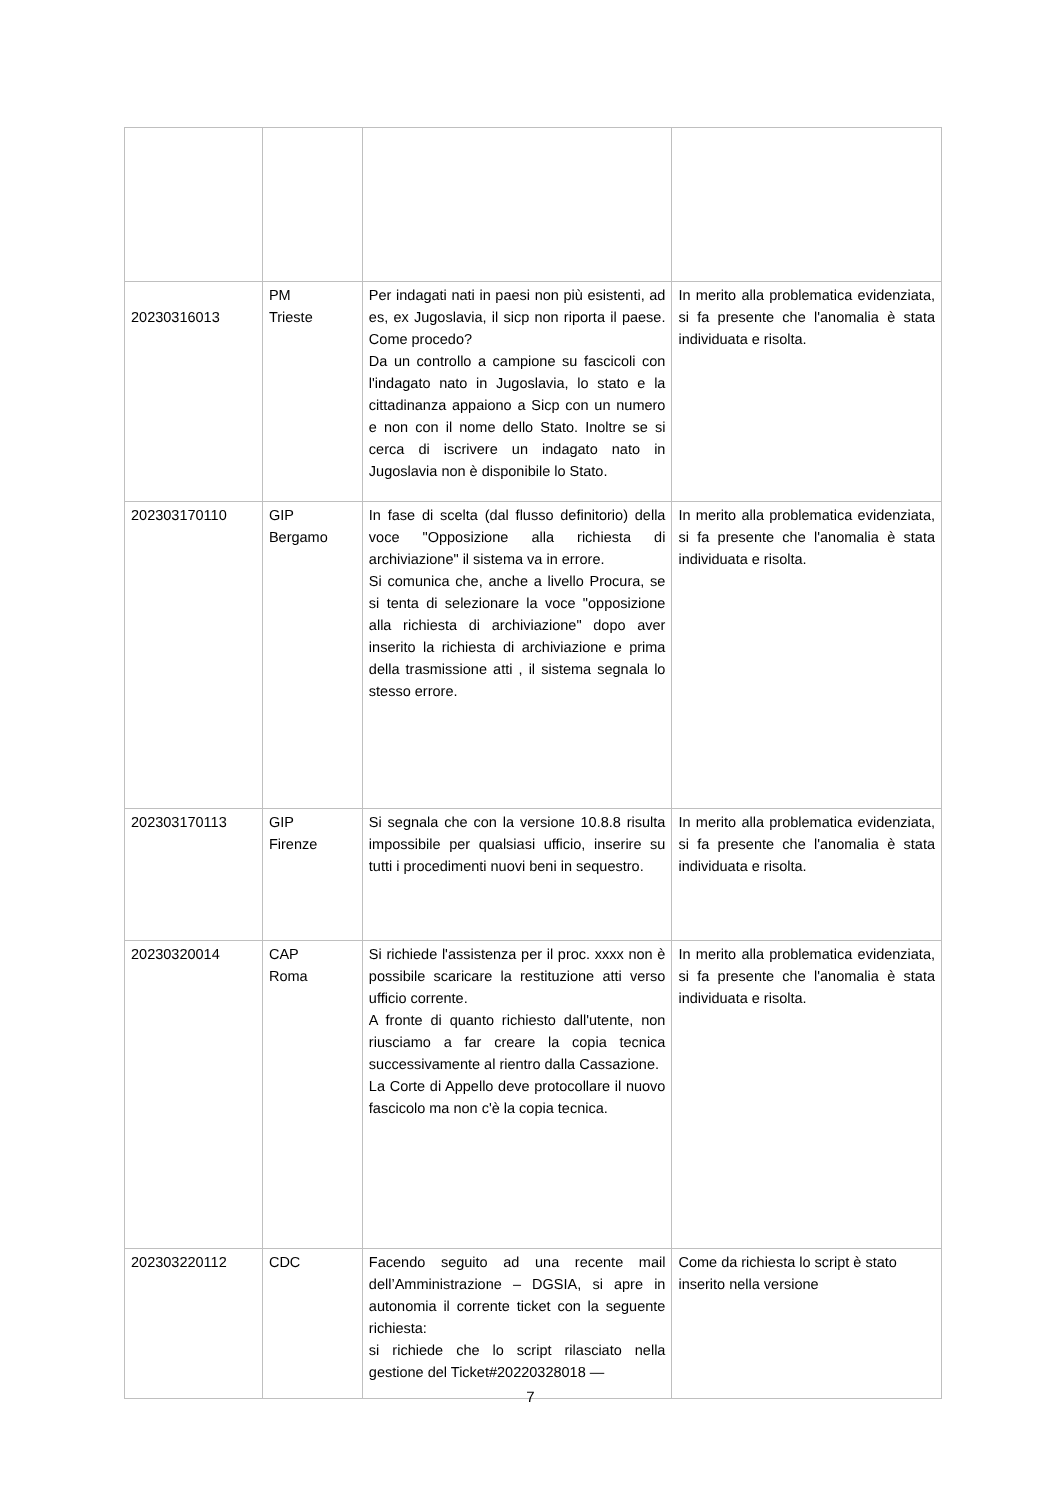| 20230316013 | PM Trieste | Per indagati nati in paesi non più esistenti, ad es, ex Jugoslavia, il sicp non riporta il paese. Come procedo? Da un controllo a campione su fascicoli con l'indagato nato in Jugoslavia, lo stato e la cittadinanza appaiono a Sicp con un numero e non con il nome dello Stato. Inoltre se si cerca di iscrivere un indagato nato in Jugoslavia non è disponibile lo Stato. | In merito alla problematica evidenziata, si fa presente che l'anomalia è stata individuata e risolta. |
| 202303170110 | GIP Bergamo | In fase di scelta (dal flusso definitorio) della voce "Opposizione alla richiesta di archiviazione" il sistema va in errore. Si comunica che, anche a livello Procura, se si tenta di selezionare la voce "opposizione alla richiesta di archiviazione" dopo aver inserito la richiesta di archiviazione e prima della trasmissione atti , il sistema segnala lo stesso errore. | In merito alla problematica evidenziata, si fa presente che l'anomalia è stata individuata e risolta. |
| 202303170113 | GIP Firenze | Si segnala che con la versione 10.8.8 risulta impossibile per qualsiasi ufficio, inserire su tutti i procedimenti nuovi beni in sequestro. | In merito alla problematica evidenziata, si fa presente che l'anomalia è stata individuata e risolta. |
| 20230320014 | CAP Roma | Si richiede l'assistenza per il proc. xxxx non è possibile scaricare la restituzione atti verso ufficio corrente. A fronte di quanto richiesto dall'utente, non riusciamo a far creare la copia tecnica successivamente al rientro dalla Cassazione. La Corte di Appello deve protocollare il nuovo fascicolo ma non c'è la copia tecnica. | In merito alla problematica evidenziata, si fa presente che l'anomalia è stata individuata e risolta. |
| 202303220112 | CDC | Facendo seguito ad una recente mail dell’Amministrazione – DGSIA, si apre in autonomia il corrente ticket con la seguente richiesta: si richiede che lo script rilasciato nella gestione del Ticket#20220328018 — | Come da richiesta lo script è stato inserito nella versione |
7